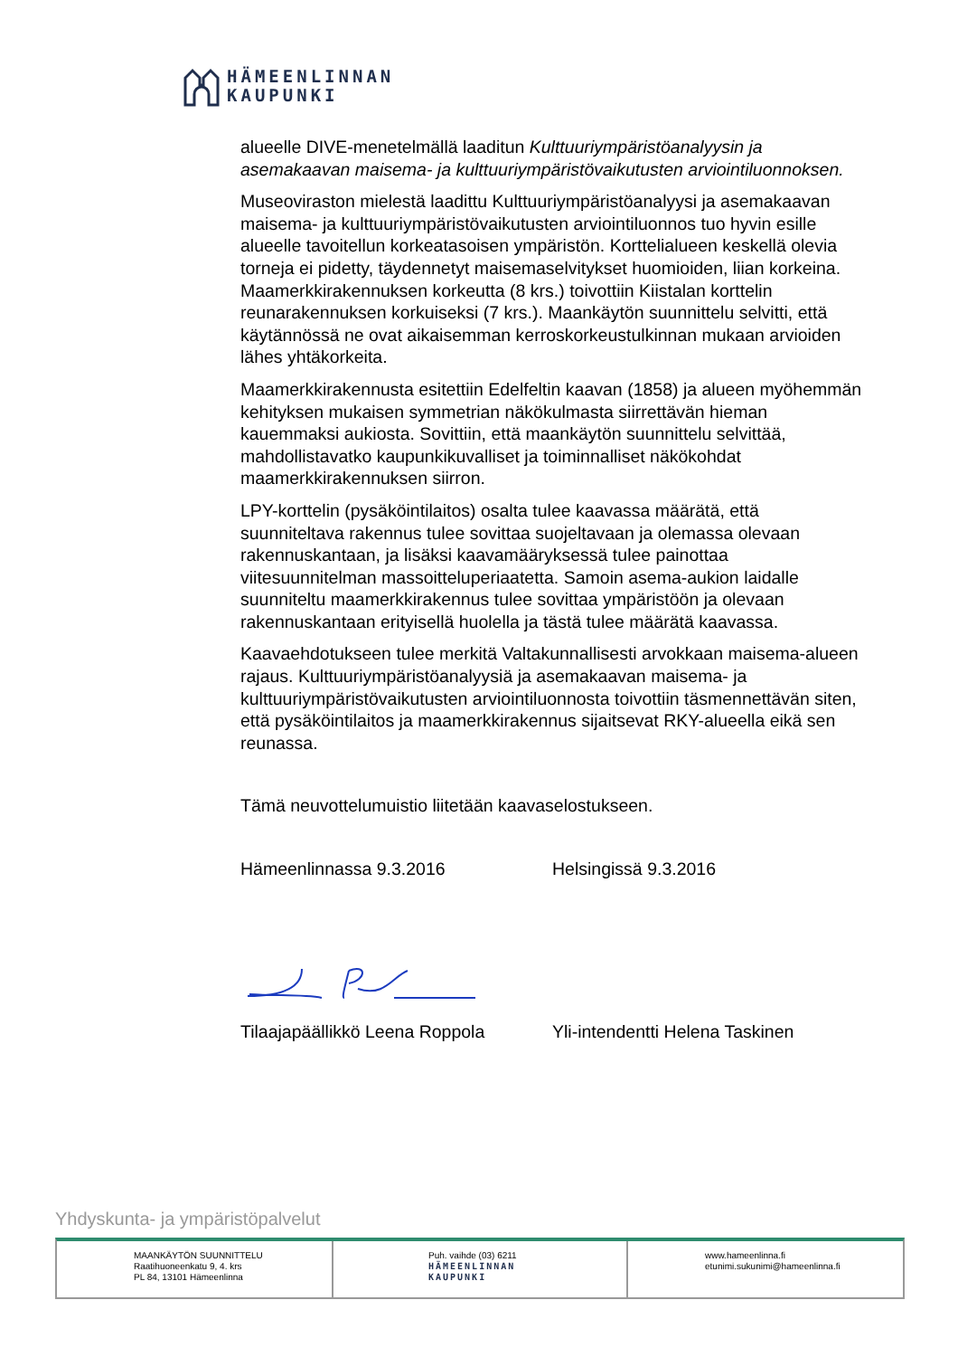HÄMEENLINNAN
KAUPUNKI
alueelle DIVE-menetelmällä laaditun Kulttuuriympäristöanalyysin ja asemakaavan maisema- ja kulttuuriympäristövaikutusten arviointiluonnoksen.
Museoviraston mielestä laadittu Kulttuuriympäristöanalyysi ja asemakaavan maisema- ja kulttuuriympäristövaikutusten arviointiluonnos tuo hyvin esille alueelle tavoitellun korkeatasoisen ympäristön. Korttelialueen keskellä olevia torneja ei pidetty, täydennetyt maisemaselvitykset huomioiden, liian korkeina. Maamerkkirakennuksen korkeutta (8 krs.) toivottiin Kiistalan korttelin reunarakennuksen korkuiseksi (7 krs.). Maankäytön suunnittelu selvitti, että käytännössä ne ovat aikaisemman kerroskorkeustulkinnan mukaan arvioiden lähes yhtäkorkeita.
Maamerkkirakennusta esitettiin Edelfeltin kaavan (1858) ja alueen myöhemmän kehityksen mukaisen symmetrian näkökulmasta siirrettävän hieman kauemmaksi aukiosta. Sovittiin, että maankäytön suunnittelu selvittää, mahdollistavatko kaupunkikuvalliset ja toiminnalliset näkökohdat maamerkkirakennuksen siirron.
LPY-korttelin (pysäköintilaitos) osalta tulee kaavassa määrätä, että suunniteltava rakennus tulee sovittaa suojeltavaan ja olemassa olevaan rakennuskantaan, ja lisäksi kaavamääryksessä tulee painottaa viitesuunnitelman massoitteluperiaatetta. Samoin asema-aukion laidalle suunniteltu maamerkkirakennus tulee sovittaa ympäristöön ja olevaan rakennuskantaan erityisellä huolella ja tästä tulee määrätä kaavassa.
Kaavaehdotukseen tulee merkitä Valtakunnallisesti arvokkaan maisema-alueen rajaus. Kulttuuriympäristöanalyysiä ja asemakaavan maisema- ja kulttuuriympäristövaikutusten arviointiluonnosta toivottiin täsmennettävän siten, että pysäköintilaitos ja maamerkkirakennus sijaitsevat RKY-alueella eikä sen reunassa.
Tämä neuvottelumuistio liitetään kaavaselostukseen.
Hämeenlinnassa 9.3.2016 Helsingissä 9.3.2016
Tilaajapäällikkö Leena Roppola Yli-intendentti Helena Taskinen
Yhdyskunta- ja ympäristöpalvelut
MAANKÄYTÖN SUUNNITTELU
Raatihuoneenkatu 9, 4. krs
PL 84, 13101 Hämeenlinna
Puh. vaihde (03) 6211
HÄMEENLINNAN
KAUPUNKI
www.hameenlinna.fi
etunimi.sukunimi@hameenlinna.fi